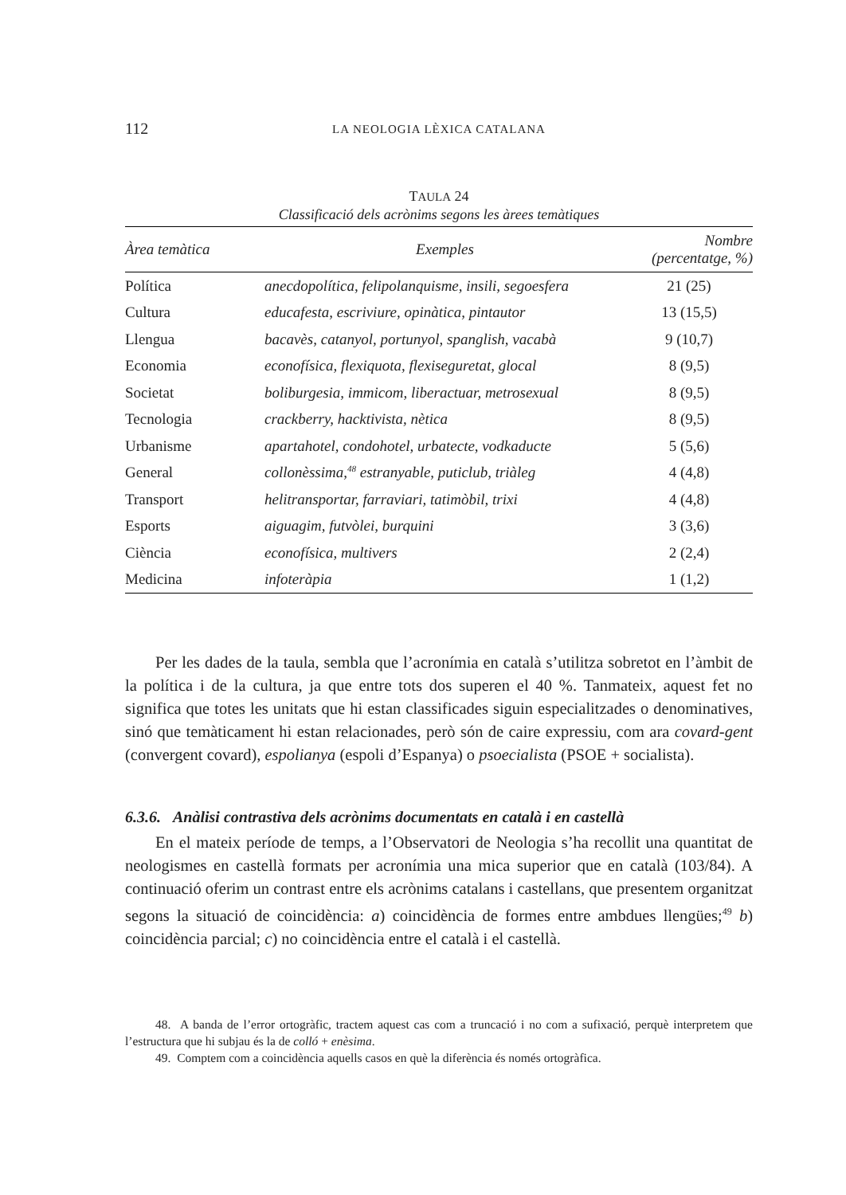112 LA NEOLOGIA LÈXICA CATALANA
TAULA 24
Classificació dels acrònims segons les àrees temàtiques
| Àrea temàtica | Exemples | Nombre (percentatge, %) |
| --- | --- | --- |
| Política | anecdopolítica, felipolanquisme, insili, segoesfera | 21 (25) |
| Cultura | educafesta, escriviure, opinàtica, pintautor | 13 (15,5) |
| Llengua | bacavès, catanyol, portunyol, spanglish, vacabà | 9 (10,7) |
| Economia | econofísica, flexiquota, flexiseguretat, glocal | 8 (9,5) |
| Societat | boliburgesia, immicom, liberactuar, metrosexual | 8 (9,5) |
| Tecnologia | crackberry, hacktivista, nètica | 8 (9,5) |
| Urbanisme | apartahotel, condohotel, urbatecte, vodkaducte | 5 (5,6) |
| General | collonèssima,<sup>48</sup> estranyable, puticlub, triàleg | 4 (4,8) |
| Transport | helitransportar, farraviari, tatimòbil, trixi | 4 (4,8) |
| Esports | aiguagim, futvòlei, burquini | 3 (3,6) |
| Ciència | econofísica, multivers | 2 (2,4) |
| Medicina | infoteràpia | 1 (1,2) |
Per les dades de la taula, sembla que l’acronímia en català s’utilitza sobretot en l’àmbit de la política i de la cultura, ja que entre tots dos superen el 40 %. Tanmateix, aquest fet no significa que totes les unitats que hi estan classificades siguin especialitzades o denominatives, sinó que temàticament hi estan relacionades, però són de caire expressiu, com ara covard-gent (convergent covard), espolianya (espoli d’Espanya) o psoecialista (PSOE + socialista).
6.3.6. Anàlisi contrastiva dels acrònims documentats en català i en castellà
En el mateix període de temps, a l’Observatori de Neologia s’ha recollit una quantitat de neologismes en castellà formats per acronímia una mica superior que en català (103/84). A continuació oferim un contrast entre els acrònims catalans i castellans, que presentem organitzat segons la situació de coincidència: a) coincidència de formes entre ambdues llengües;<sup>49</sup> b) coincidència parcial; c) no coincidència entre el català i el castellà.
48. A banda de l’error ortogràfic, tractem aquest cas com a truncació i no com a sufixació, perquè interpretem que l’estructura que hi subjau és la de colló + enèsima.
49. Comptem com a coincidència aquells casos en què la diferència és només ortogràfica.